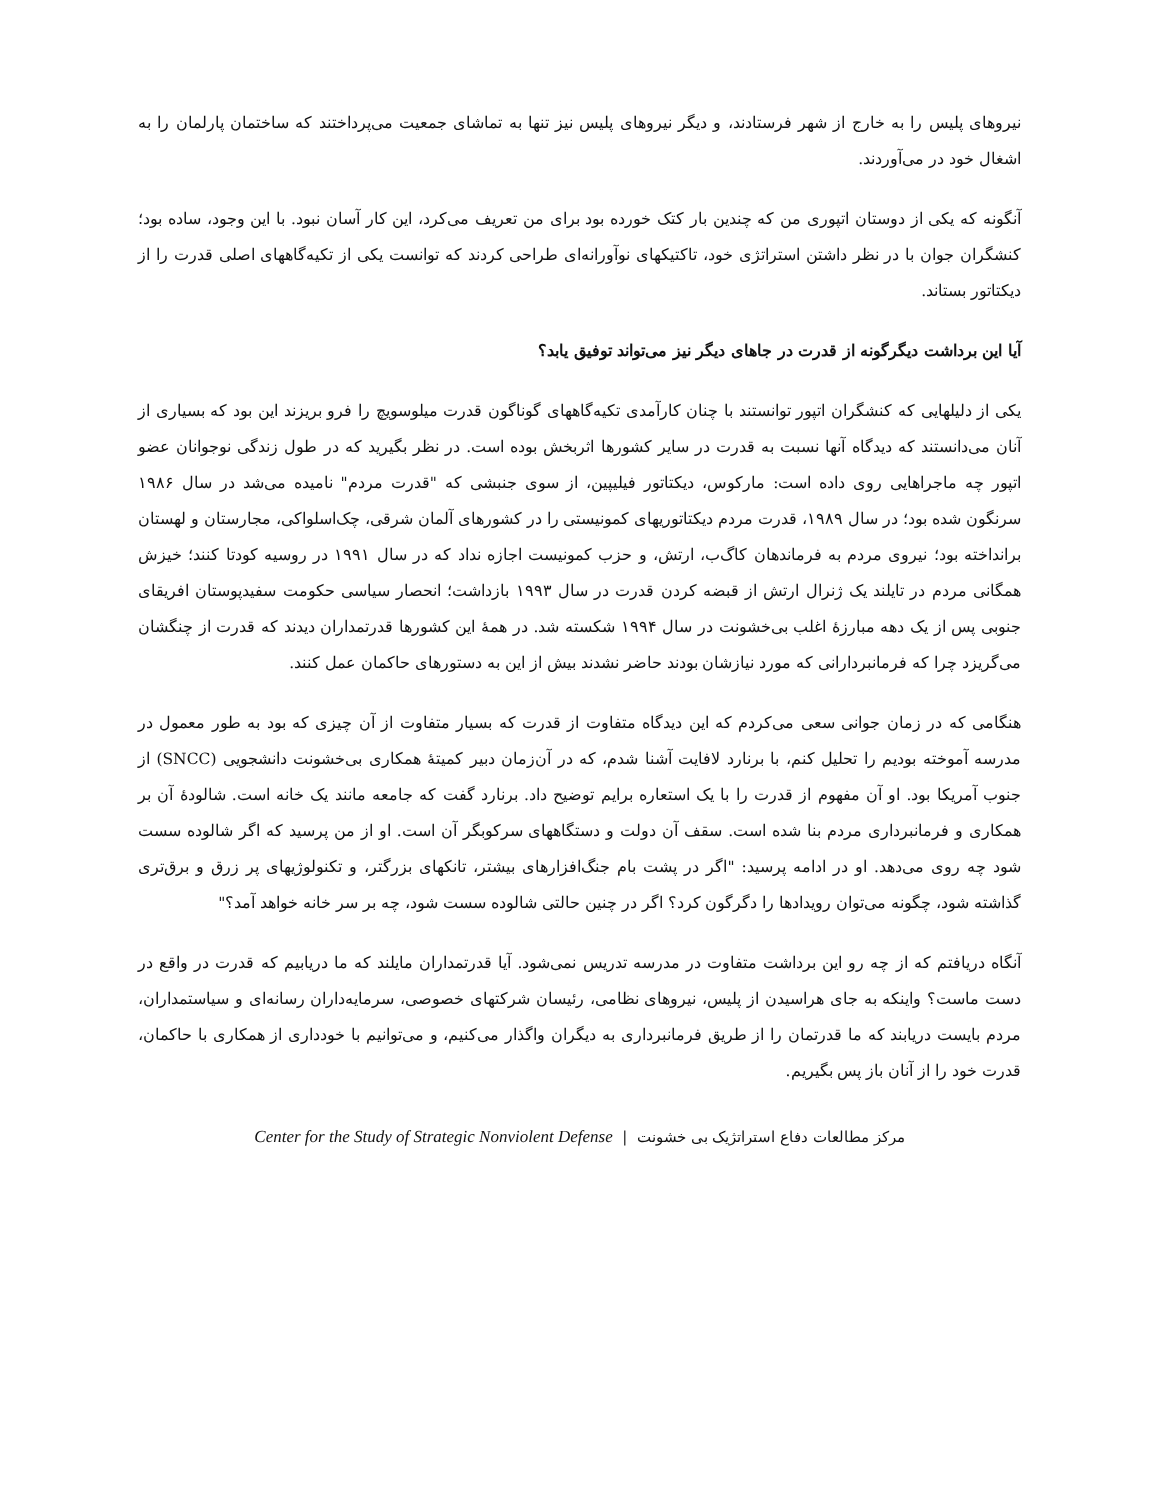نیروهای پلیس را به خارج از شهر فرستادند، و دیگر نیروهای پلیس نیز تنها به تماشای جمعیت می‌پرداختند که ساختمان پارلمان را به اشغال خود در می‌آوردند.
آنگونه که یکی از دوستان اتپوری من که چندین بار کتک خورده بود برای من تعریف می‌کرد، این کار آسان نبود. با این وجود، ساده بود؛ کنشگران جوان با در نظر داشتن استراتژی خود، تاکتیکهای نوآورانه‌ای طراحی کردند که توانست یکی از تکیه‌گاههای اصلی قدرت را از دیکتاتور بستاند.
آیا این برداشت دیگرگونه از قدرت در جاهای دیگر نیز می‌تواند توفیق یابد؟
یکی از دلیلهایی که کنشگران اتپور توانستند با چنان کارآمدی تکیه‌گاههای گوناگون قدرت میلوسویچ را فرو بریزند این بود که بسیاری از آنان می‌دانستند که دیدگاه آنها نسبت به قدرت در سایر کشورها اثربخش بوده است. در نظر بگیرید که در طول زندگی نوجوانان عضو اتپور چه ماجراهایی روی داده است: مارکوس، دیکتاتور فیلیپین، از سوی جنبشی که "قدرت مردم" نامیده می‌شد در سال ۱۹۸۶ سرنگون شده بود؛ در سال ۱۹۸۹، قدرت مردم دیکتاتوریهای کمونیستی را در کشورهای آلمان شرقی، چک‌اسلواکی، مجارستان و لهستان برانداخته بود؛ نیروی مردم به فرماندهان کاگ‌ب، ارتش، و حزب کمونیست اجازه نداد که در سال ۱۹۹۱ در روسیه کودتا کنند؛ خیزش همگانی مردم در تایلند یک ژنرال ارتش از قبضه کردن قدرت در سال ۱۹۹۳ بازداشت؛ انحصار سیاسی حکومت سفیدپوستان افریقای جنوبی پس از یک دهه مبارزهٔ اغلب بی‌خشونت در سال ۱۹۹۴ شکسته شد. در همهٔ این کشورها قدرتمداران دیدند که قدرت از چنگشان می‌گریزد چرا که فرمانبردارانی که مورد نیازشان بودند حاضر نشدند بیش از این به دستورهای حاکمان عمل کنند.
هنگامی که در زمان جوانی سعی می‌کردم که این دیدگاه متفاوت از قدرت که بسیار متفاوت از آن چیزی که بود به طور معمول در مدرسه آموخته بودیم را تحلیل کنم، با برنارد لافایت آشنا شدم، که در آن‌زمان دبیر کمیتهٔ همکاری بی‌خشونت دانشجویی (SNCC) از جنوب آمریکا بود. او آن مفهوم از قدرت را با یک استعاره برایم توضیح داد. برنارد گفت که جامعه مانند یک خانه است. شالودهٔ آن بر همکاری و فرمانبرداری مردم بنا شده است. سقف آن دولت و دستگاههای سرکوبگر آن است. او از من پرسید که اگر شالوده سست شود چه روی می‌دهد. او در ادامه پرسید: "اگر در پشت بام جنگ‌افزارهای بیشتر، تانکهای بزرگتر، و تکنولوژیهای پر زرق و برق‌تری گذاشته شود، چگونه می‌توان رویدادها را دگرگون کرد؟ اگر در چنین حالتی شالوده سست شود، چه بر سر خانه خواهد آمد؟"
آنگاه دریافتم که از چه رو این برداشت متفاوت در مدرسه تدریس نمی‌شود. آیا قدرتمداران مایلند که ما دریابیم که قدرت در واقع در دست ماست؟ واینکه به جای هراسیدن از پلیس، نیروهای نظامی، رئیسان شرکتهای خصوصی، سرمایه‌داران رسانه‌ای و سیاستمداران، مردم بایست دریابند که ما قدرتمان را از طریق فرمانبرداری به دیگران واگذار می‌کنیم، و می‌توانیم با خودداری از همکاری با حاکمان، قدرت خود را از آنان باز پس بگیریم.
مرکز مطالعات دفاع استراتژیک بی خشونت | Center for the Study of Strategic Nonviolent Defense